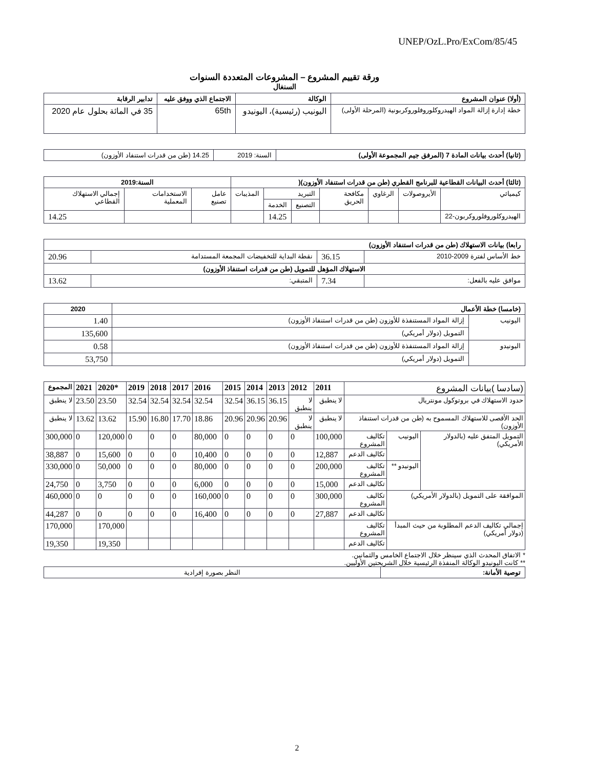UNEP/OzL.Pro/ExCom/85/45
ورقة تقييم المشروع – المشروعات المتعددة السنوات
السنغال
| (أولا) عنوان المشروع | الوكالة | الاجتماع الذي ووفق عليه | تدابير الرقابة |
| --- | --- | --- | --- |
| خطة إدارة إزالة المواد الهيدروكلوروفلوروكربونية (المرحلة الأولى) | اليونيب (رئيسية)، اليونيدو | 65th | 35 في المائة بحلول عام 2020 |
| (ثانيا) أحدث بيانات المادة 7 (المرفق جيم المجموعة الأولى) | السنة: 2019 | 14.25 (طن من قدرات استنفاد الأوزون) |
| (ثالثا) أحدث البيانات القطاعية للبرنامج القطري (طن من قدرات استنفاد الأوزون)( | | | | | | | السنة:2019 | | |
| --- | --- | --- | --- | --- | --- | --- | --- | --- | --- |
| كيميائي | الأيروصولات | الرغاوي | مكافحة الحريق | التبريد | | المذيبات | عامل تصنيع | الاستخدامات المعملية | إجمالي الاستهلاك القطاعي |
| | | | | التصنيع | الخدمة | | | | |
| الهيدروكلوروفلوروكربون-22 | | | | | 14.25 | | | | 14.25 |
| رابعا) بيانات الاستهلاك (طن من قدرات استنفاد الأوزون) | | | |
| --- | --- | --- | --- |
| خط الأساس لفترة 2009-2010 | 36.15 | نقطة البداية للتخفيضات المجمعة المستدامة | 20.96 |
| الاستهلاك المؤهل للتمويل (طن من قدرات استنفاذ الأوزون) | | | |
| موافق عليه بالفعل: | 7.34 | المتبقي: | 13.62 |
| (خامسا) خطة الأعمال | | 2020 |
| --- | --- | --- |
| اليونيب | إزالة المواد المستنفذة للأوزون (طن من قدرات استنفاذ الأوزون) | 1.40 |
| | التمويل (دولار أمريكي) | 135,600 |
| اليونيدو | إزالة المواد المستنفذة للأوزون (طن من قدرات استنفاذ الأوزون) | 0.58 |
| | التمويل (دولار أمريكي) | 53,750 |
| (سادسا )بيانات المشروع | | | 2011 | 2012 | 2013 | 2014 | 2015 | 2016 | 2017 | 2018 | 2019 | 2020* | 2021 | المجموع |
| --- | --- | --- | --- | --- | --- | --- | --- | --- | --- | --- | --- | --- | --- | --- |
| حدود الاستهلاك في بروتوكول مونتريال | | | لا ينطبق | لا ينطبق | 36.15 | 36.15 | 32.54 | 32.54 | 32.54 | 32.54 | 32.54 | 23.50 | 23.50 | لا ينطبق |
| الحد الأقصى للاستهلاك المسموح به (طن من قدرات استنفاذ الأوزون) | | | لا ينطبق | لا ينطبق | 20.96 | 20.96 | 20.96 | 18.86 | 17.70 | 16.80 | 15.90 | 13.62 | 13.62 | لا ينطبق |
| التمويل المتفق عليه (بالدولار الأمريكي) | اليونيب | تكاليف المشروع | 100,000 | 0 | 0 | 0 | 0 | 80,000 | 0 | 0 | 0 | 120,000 | 0 | 300,000 |
| | | تكاليف الدعم | 12,887 | 0 | 0 | 0 | 0 | 10,400 | 0 | 0 | 0 | 15,600 | 0 | 38,887 |
| | اليونيدو ** | تكاليف المشروع | 200,000 | 0 | 0 | 0 | 0 | 80,000 | 0 | 0 | 0 | 50,000 | 0 | 330,000 |
| | | تكاليف الدعم | 15,000 | 0 | 0 | 0 | 0 | 6,000 | 0 | 0 | 0 | 3,750 | 0 | 24,750 |
| الموافقة على التمويل (بالدولار الأمريكي) | | تكاليف المشروع | 300,000 | 0 | 0 | 0 | 0 | 160,000 | 0 | 0 | 0 | 0 | 0 | 460,000 |
| | | تكاليف الدعم | 27,887 | 0 | 0 | 0 | 0 | 16,400 | 0 | 0 | 0 | 0 | 0 | 44,287 |
| إجمالي تكاليف الدعم المطلوبة من حيث المبدأ (دولار أمريكي) | | تكاليف المشروع | | | | | | | | | | 170,000 | | 170,000 |
| | | تكاليف الدعم | | | | | | | | | | 19,350 | | 19,350 |
* الاتفاق المحدث الذي سينظر خلال الاجتماع الخامس والثمانين.
** كانت اليونيدو الوكالة المنفذة الرئيسية خلال الشريحتين الأوليين.
| توصية الأمانة: | النظر بصورة إفرادية |
2